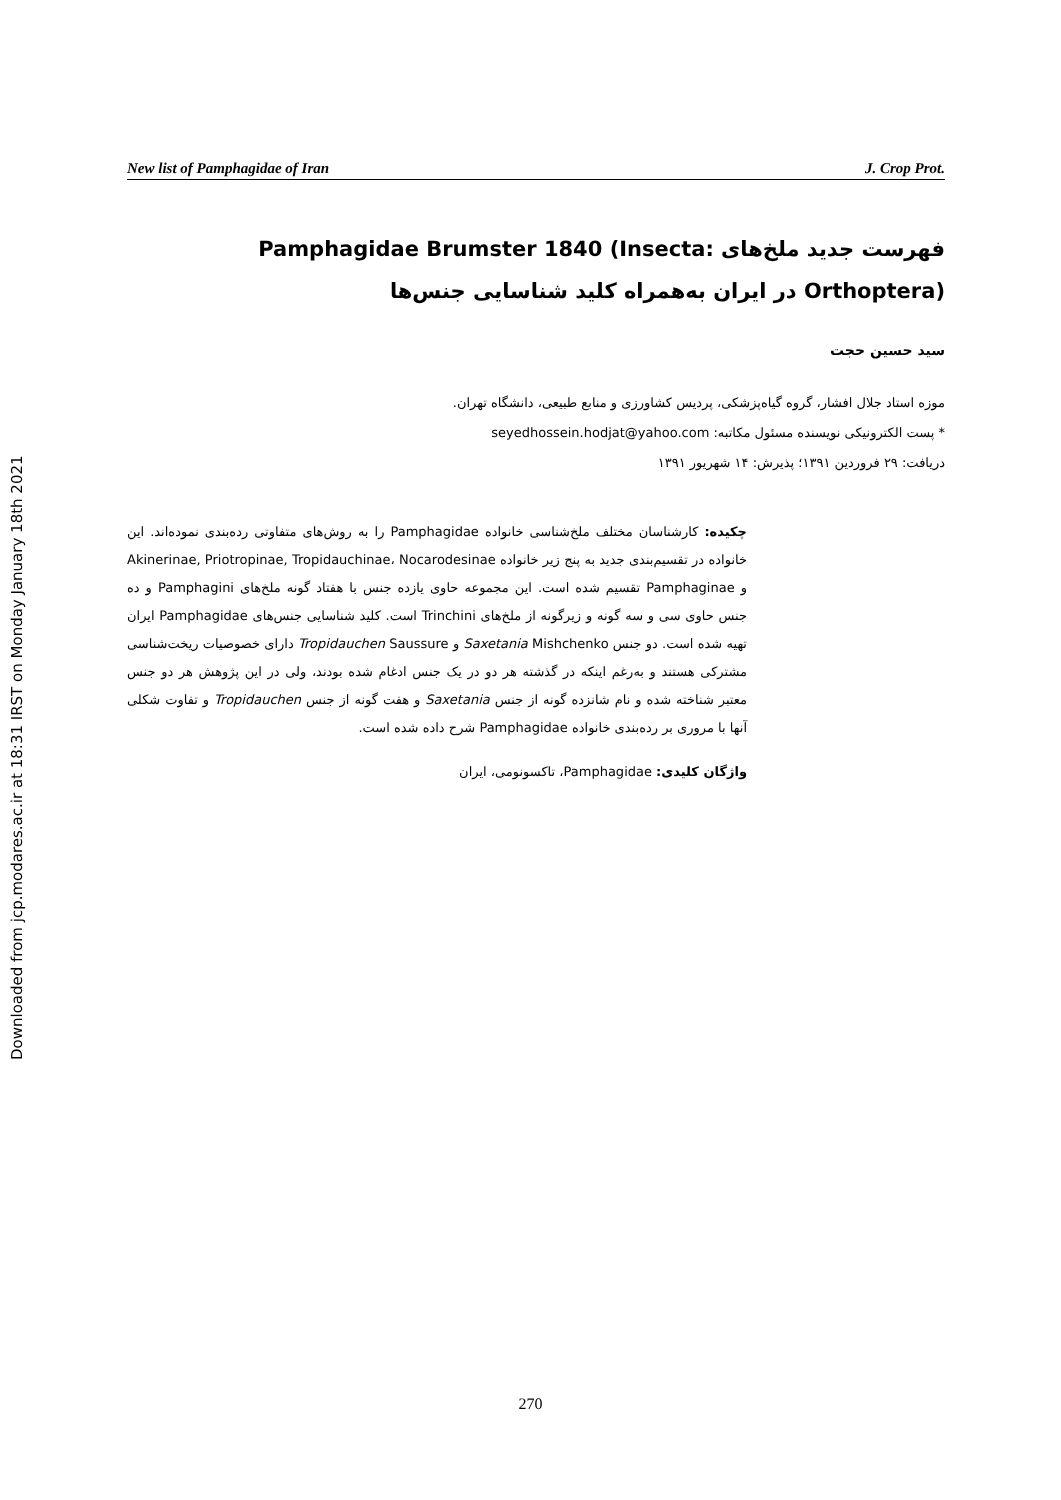Downloaded from jcp.modares.ac.ir at 18:31 IRST on Monday January 18th 2021
New list of Pamphagidae of Iran J. Crop Prot.
فهرست جدید ملخ‌های Pamphagidae Brumster 1840 (Insecta: Orthoptera) در ایران به‌همراه کلید شناسایی جنس‌ها
سید حسین حجت
موزه استاد جلال افشار، گروه گیاه‌پزشکی، پردیس کشاورزی و منابع طبیعی، دانشگاه تهران.
* پست الکترونیکی نویسنده مسئول مکاتبه: seyedhossein.hodjat@yahoo.com
دریافت: ۲۹ فروردین ۱۳۹۱؛ پذیرش: ۱۴ شهریور ۱۳۹۱
چکیده: کارشناسان مختلف ملخ‌شناسی خانواده Pamphagidae را به روش‌های متفاوتی رده‌بندی نموده‌اند. این خانواده در تقسیم‌بندی جدید به پنج زیر خانواده Akinerinae, Priotropinae, Tropidauchinae، Nocarodesinae و Pamphaginae تقسیم شده است. این مجموعه حاوی یازده جنس با هفتاد گونه ملخ‌های Pamphagini و ده جنس حاوی سی و سه گونه و زیرگونه از ملخ‌های Trinchini است. کلید شناسایی جنس‌های Pamphagidae ایران تهیه شده است. دو جنس Saxetania Mishchenko و Tropidauchen Saussure دارای خصوصیات ریخت‌شناسی مشترکی هستند و به‌رغم اینکه در گذشته هر دو در یک جنس ادغام شده بودند، ولی در این پژوهش هر دو جنس معتبر شناخته شده و نام شانزده گونه از جنس Saxetania و هفت گونه از جنس Tropidauchen و تفاوت شکلی آنها با مروری بر رده‌بندی خانواده Pamphagidae شرح داده شده است.
واژگان کلیدی: Pamphagidae، تاکسونومی، ایران
270